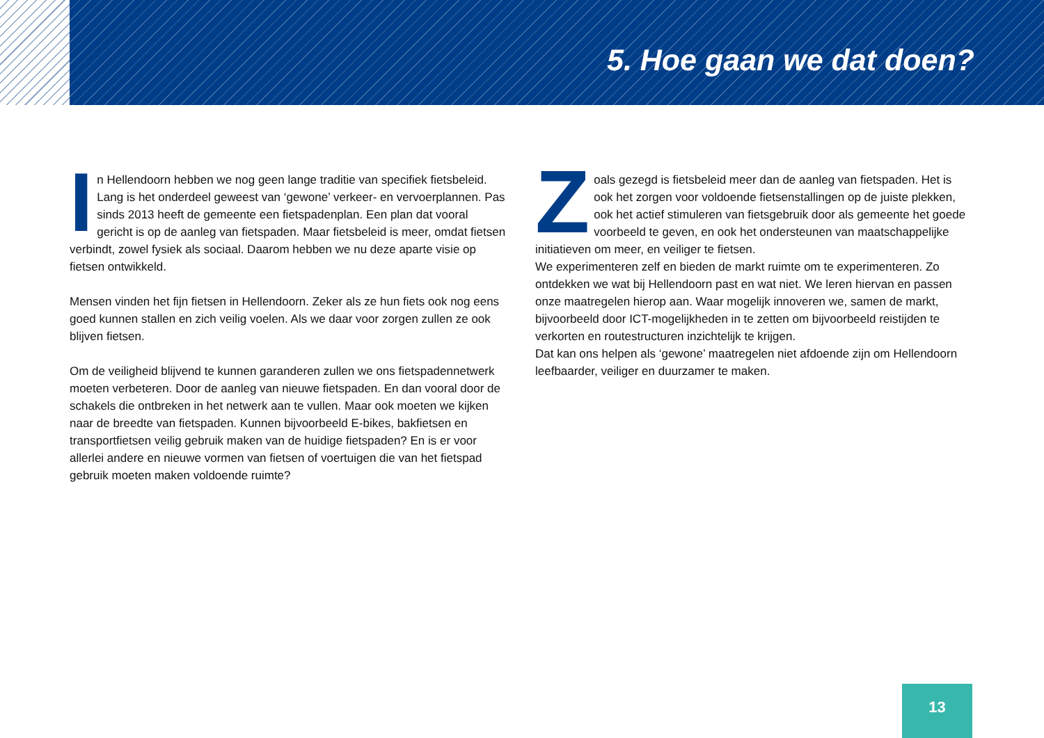5. Hoe gaan we dat doen?
In Hellendoorn hebben we nog geen lange traditie van specifiek fietsbeleid. Lang is het onderdeel geweest van ‘gewone’ verkeer- en vervoerplannen. Pas sinds 2013 heeft de gemeente een fietspadenplan. Een plan dat vooral gericht is op de aanleg van fietspaden. Maar fietsbeleid is meer, omdat fietsen verbindt, zowel fysiek als sociaal. Daarom hebben we nu deze aparte visie op fietsen ontwikkeld.
Mensen vinden het fijn fietsen in Hellendoorn. Zeker als ze hun fiets ook nog eens goed kunnen stallen en zich veilig voelen. Als we daar voor zorgen zullen ze ook blijven fietsen.
Om de veiligheid blijvend te kunnen garanderen zullen we ons fietspadennetwerk moeten verbeteren. Door de aanleg van nieuwe fietspaden. En dan vooral door de schakels die ontbreken in het netwerk aan te vullen. Maar ook moeten we kijken naar de breedte van fietspaden. Kunnen bijvoorbeeld E-bikes, bakfietsen en transportfietsen veilig gebruik maken van de huidige fietspaden? En is er voor allerlei andere en nieuwe vormen van fietsen of voertuigen die van het fietspad gebruik moeten maken voldoende ruimte?
Zoals gezegd is fietsbeleid meer dan de aanleg van fietspaden. Het is ook het zorgen voor voldoende fietsenstallingen op de juiste plekken, ook het actief stimuleren van fietsgebruik door als gemeente het goede voorbeeld te geven, en ook het ondersteunen van maatschappelijke initiatieven om meer, en veiliger te fietsen.
We experimenteren zelf en bieden de markt ruimte om te experimenteren. Zo ontdekken we wat bij Hellendoorn past en wat niet. We leren hiervan en passen onze maatregelen hierop aan. Waar mogelijk innoveren we, samen de markt, bijvoorbeeld door ICT-mogelijkheden in te zetten om bijvoorbeeld reistijden te verkorten en routestructuren inzichtelijk te krijgen.
Dat kan ons helpen als ‘gewone’ maatregelen niet afdoende zijn om Hellendoorn leefbaarder, veiliger en duurzamer te maken.
13